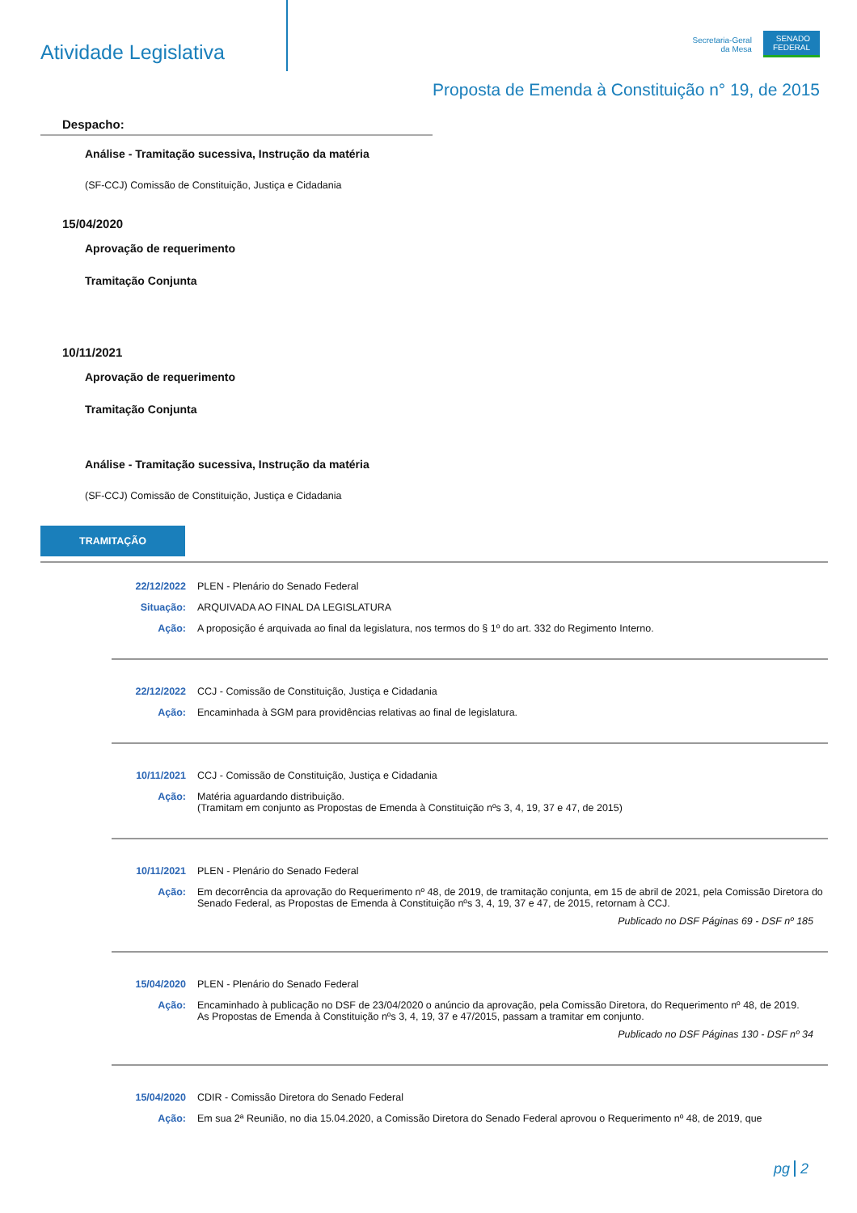Atividade Legislativa
Secretaria-Geral
da Mesa
SENADO
FEDERAL
Proposta de Emenda à Constituição n° 19, de 2015
Despacho:
Análise - Tramitação sucessiva, Instrução da matéria
(SF-CCJ) Comissão de Constituição, Justiça e Cidadania
15/04/2020
Aprovação de requerimento
Tramitação Conjunta
10/11/2021
Aprovação de requerimento
Tramitação Conjunta
Análise - Tramitação sucessiva, Instrução da matéria
(SF-CCJ) Comissão de Constituição, Justiça e Cidadania
TRAMITAÇÃO
22/12/2022 PLEN - Plenário do Senado Federal
Situação: ARQUIVADA AO FINAL DA LEGISLATURA
Ação: A proposição é arquivada ao final da legislatura, nos termos do § 1º do art. 332 do Regimento Interno.
22/12/2022 CCJ - Comissão de Constituição, Justiça e Cidadania
Ação: Encaminhada à SGM para providências relativas ao final de legislatura.
10/11/2021 CCJ - Comissão de Constituição, Justiça e Cidadania
Ação: Matéria aguardando distribuição.
(Tramitam em conjunto as Propostas de Emenda à Constituição nºs 3, 4, 19, 37 e 47, de 2015)
10/11/2021 PLEN - Plenário do Senado Federal
Ação: Em decorrência da aprovação do Requerimento nº 48, de 2019, de tramitação conjunta, em 15 de abril de 2021, pela Comissão Diretora do Senado Federal, as Propostas de Emenda à Constituição nºs 3, 4, 19, 37 e 47, de 2015, retornam à CCJ.
Publicado no DSF Páginas 69 - DSF nº 185
15/04/2020 PLEN - Plenário do Senado Federal
Ação: Encaminhado à publicação no DSF de 23/04/2020 o anúncio da aprovação, pela Comissão Diretora, do Requerimento nº 48, de 2019.
As Propostas de Emenda à Constituição nºs 3, 4, 19, 37 e 47/2015, passam a tramitar em conjunto.
Publicado no DSF Páginas 130 - DSF nº 34
15/04/2020 CDIR - Comissão Diretora do Senado Federal
Ação: Em sua 2ª Reunião, no dia 15.04.2020, a Comissão Diretora do Senado Federal aprovou o Requerimento nº 48, de 2019, que
pg 2